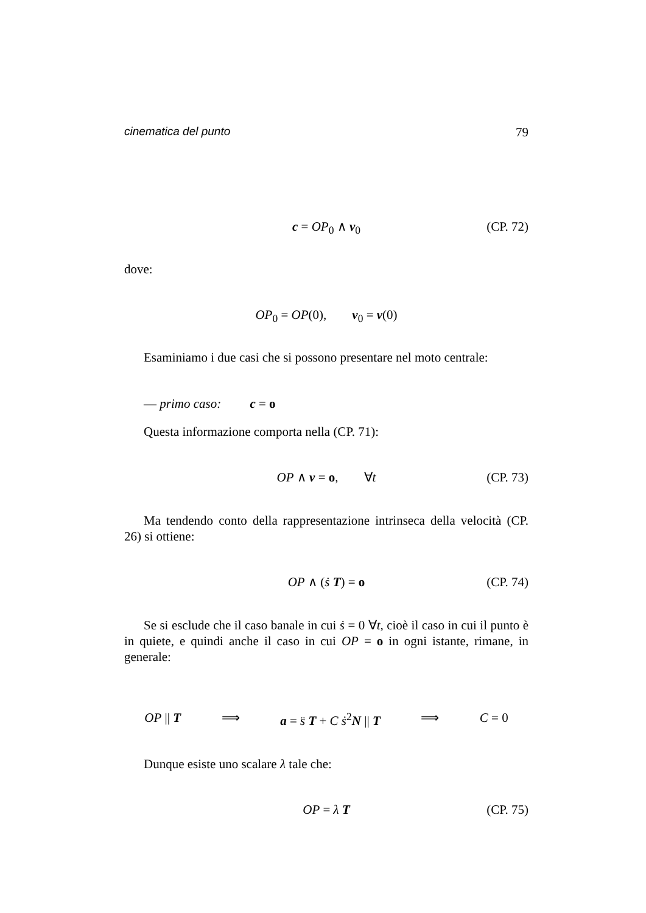cinematica del punto 79
c = OP<sub>0</sub> ∧ v<sub>0</sub> (CP. 72)
dove:
OP<sub>0</sub> = OP(0), v<sub>0</sub> = v(0)
Esaminiamo i due casi che si possono presentare nel moto centrale:
— primo caso: c = o
Questa informazione comporta nella (CP. 71):
OP ∧ v = o, ∀t (CP. 73)
Ma tendendo conto della rappresentazione intrinseca della velocità (CP. 26) si ottiene:
OP ∧ (ṡ T) = o (CP. 74)
Se si esclude che il caso banale in cui ṡ = 0 ∀t, cioè il caso in cui il punto è in quiete, e quindi anche il caso in cui OP = o in ogni istante, rimane, in generale:
OP || T ⟹ a = s̈ T + C ṡ<sup>2</sup>N || T ⟹ C = 0
Dunque esiste uno scalare λ tale che:
OP = λ T (CP. 75)